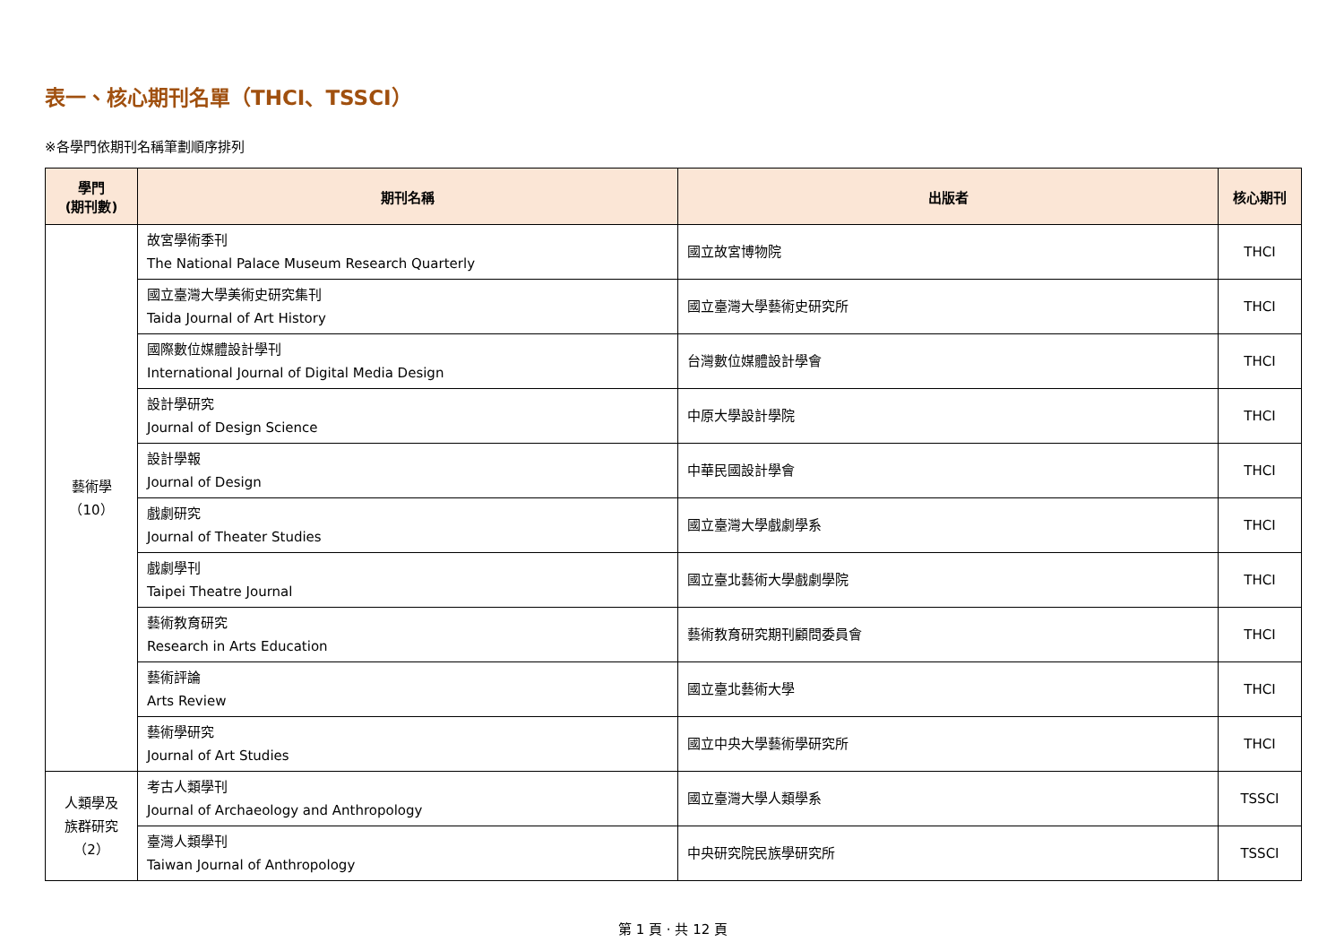表一、核心期刊名單（THCI、TSSCI）
※各學門依期刊名稱筆劃順序排列
| 學門 (期刊數) | 期刊名稱 | 出版者 | 核心期刊 |
| --- | --- | --- | --- |
| 藝術學 （10） | 故宮學術季刊 The National Palace Museum Research Quarterly | 國立故宮博物院 | THCI |
| | 國立臺灣大學美術史研究集刊 Taida Journal of Art History | 國立臺灣大學藝術史研究所 | THCI |
| | 國際數位媒體設計學刊 International Journal of Digital Media Design | 台灣數位媒體設計學會 | THCI |
| | 設計學研究 Journal of Design Science | 中原大學設計學院 | THCI |
| | 設計學報 Journal of Design | 中華民國設計學會 | THCI |
| | 戲劇研究 Journal of Theater Studies | 國立臺灣大學戲劇學系 | THCI |
| | 戲劇學刊 Taipei Theatre Journal | 國立臺北藝術大學戲劇學院 | THCI |
| | 藝術教育研究 Research in Arts Education | 藝術教育研究期刊顧問委員會 | THCI |
| | 藝術評論 Arts Review | 國立臺北藝術大學 | THCI |
| | 藝術學研究 Journal of Art Studies | 國立中央大學藝術學研究所 | THCI |
| 人類學及 族群研究 （2） | 考古人類學刊 Journal of Archaeology and Anthropology | 國立臺灣大學人類學系 | TSSCI |
| | 臺灣人類學刊 Taiwan Journal of Anthropology | 中央研究院民族學研究所 | TSSCI |
第 1 頁 · 共 12 頁